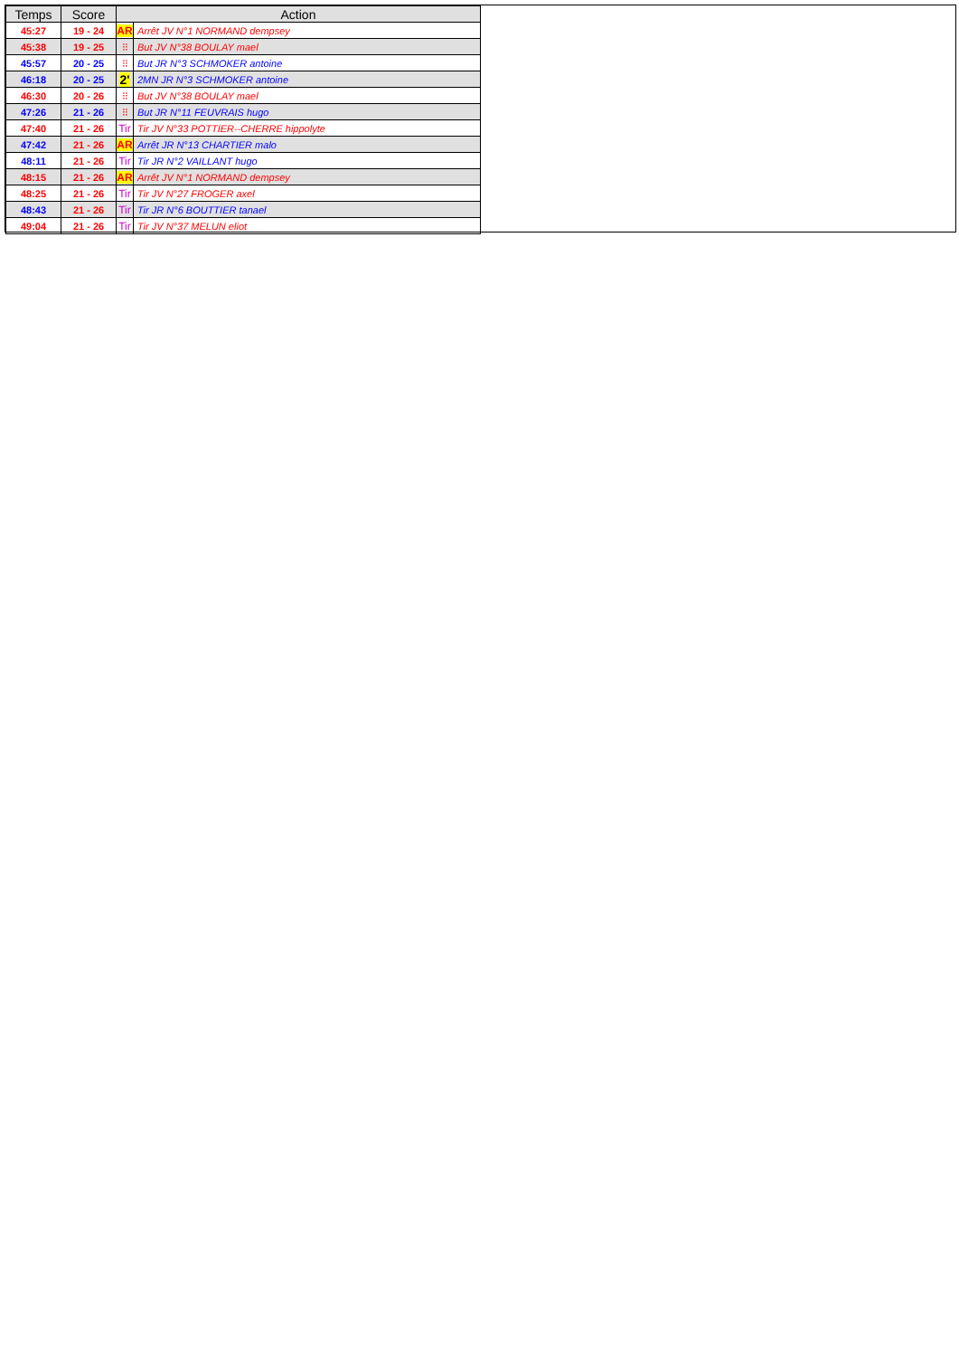| Temps | Score | Action | |
| --- | --- | --- | --- |
| 45:27 | 19 - 24 | AR | Arrêt JV N°1 NORMAND dempsey |
| 45:38 | 19 - 25 | ⁝⁝ | But JV N°38 BOULAY mael |
| 45:57 | 20 - 25 | ⁝⁝ | But JR N°3 SCHMOKER antoine |
| 46:18 | 20 - 25 | 2' | 2MN JR N°3 SCHMOKER antoine |
| 46:30 | 20 - 26 | ⁝⁝ | But JV N°38 BOULAY mael |
| 47:26 | 21 - 26 | ⁝⁝ | But JR N°11 FEUVRAIS hugo |
| 47:40 | 21 - 26 | Tir | Tir JV N°33 POTTIER--CHERRE hippolyte |
| 47:42 | 21 - 26 | AR | Arrêt JR N°13 CHARTIER malo |
| 48:11 | 21 - 26 | Tir | Tir JR N°2 VAILLANT hugo |
| 48:15 | 21 - 26 | AR | Arrêt JV N°1 NORMAND dempsey |
| 48:25 | 21 - 26 | Tir | Tir JV N°27 FROGER axel |
| 48:43 | 21 - 26 | Tir | Tir JR N°6 BOUTTIER tanael |
| 49:04 | 21 - 26 | Tir | Tir JV N°37 MELUN eliot |